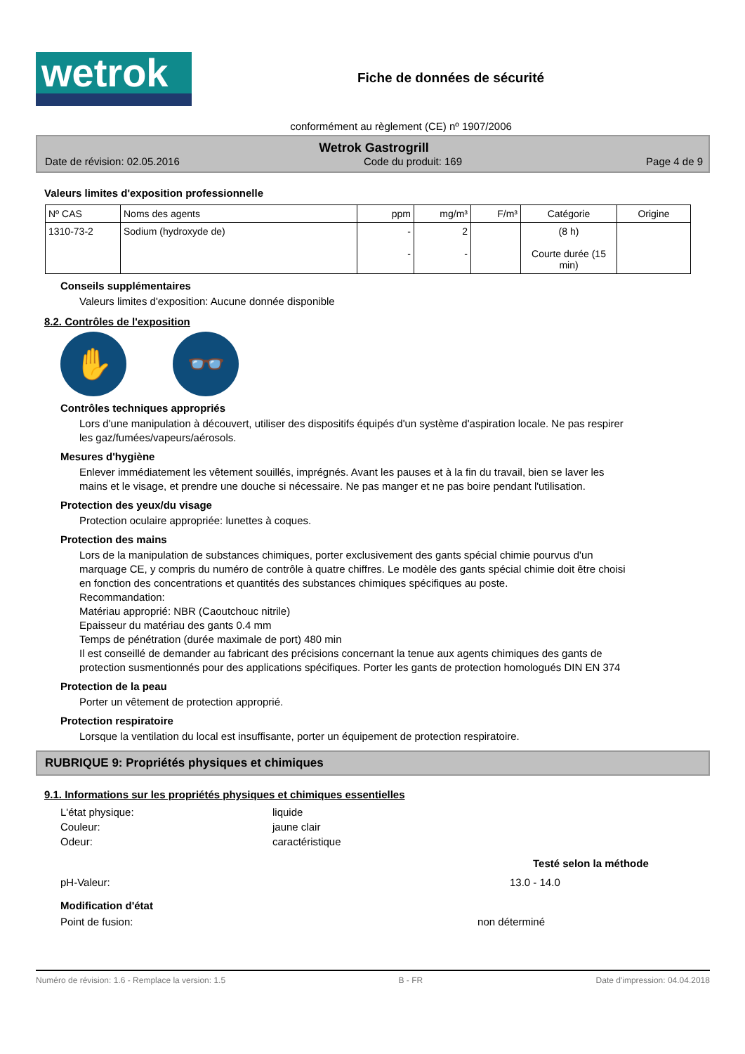wetrok
Fiche de données de sécurité
conformément au règlement (CE) nº 1907/2006
Wetrok Gastrogrill
Date de révision: 02.05.2016 Code du produit: 169 Page 4 de 9
Valeurs limites d'exposition professionnelle
| Nº CAS | Noms des agents | ppm | mg/m³ | F/m³ | Catégorie | Origine |
| --- | --- | --- | --- | --- | --- | --- |
| 1310-73-2 | Sodium (hydroxyde de) | - - | 2 - | | (8 h) Courte durée (15 min) | |
Conseils supplémentaires
Valeurs limites d'exposition: Aucune donnée disponible
8.2. Contrôles de l'exposition
✋ 👓
Contrôles techniques appropriés
Lors d'une manipulation à découvert, utiliser des dispositifs équipés d'un système d'aspiration locale. Ne pas respirer les gaz/fumées/vapeurs/aérosols.
Mesures d'hygiène
Enlever immédiatement les vêtement souillés, imprégnés. Avant les pauses et à la fin du travail, bien se laver les mains et le visage, et prendre une douche si nécessaire. Ne pas manger et ne pas boire pendant l'utilisation.
Protection des yeux/du visage
Protection oculaire appropriée: lunettes à coques.
Protection des mains
Lors de la manipulation de substances chimiques, porter exclusivement des gants spécial chimie pourvus d'un marquage CE, y compris du numéro de contrôle à quatre chiffres. Le modèle des gants spécial chimie doit être choisi en fonction des concentrations et quantités des substances chimiques spécifiques au poste.
Recommandation:
Matériau approprié: NBR (Caoutchouc nitrile)
Epaisseur du matériau des gants 0.4 mm
Temps de pénétration (durée maximale de port) 480 min
Il est conseillé de demander au fabricant des précisions concernant la tenue aux agents chimiques des gants de protection susmentionnés pour des applications spécifiques. Porter les gants de protection homologués DIN EN 374
Protection de la peau
Porter un vêtement de protection approprié.
Protection respiratoire
Lorsque la ventilation du local est insuffisante, porter un équipement de protection respiratoire.
RUBRIQUE 9: Propriétés physiques et chimiques
9.1. Informations sur les propriétés physiques et chimiques essentielles
L'état physique: liquide
Couleur: jaune clair
Odeur: caractéristique
Testé selon la méthode
pH-Valeur: 13.0 - 14.0
Modification d'état
Point de fusion: non déterminé
Numéro de révision: 1.6 - Remplace la version: 1.5 B - FR Date d'impression: 04.04.2018